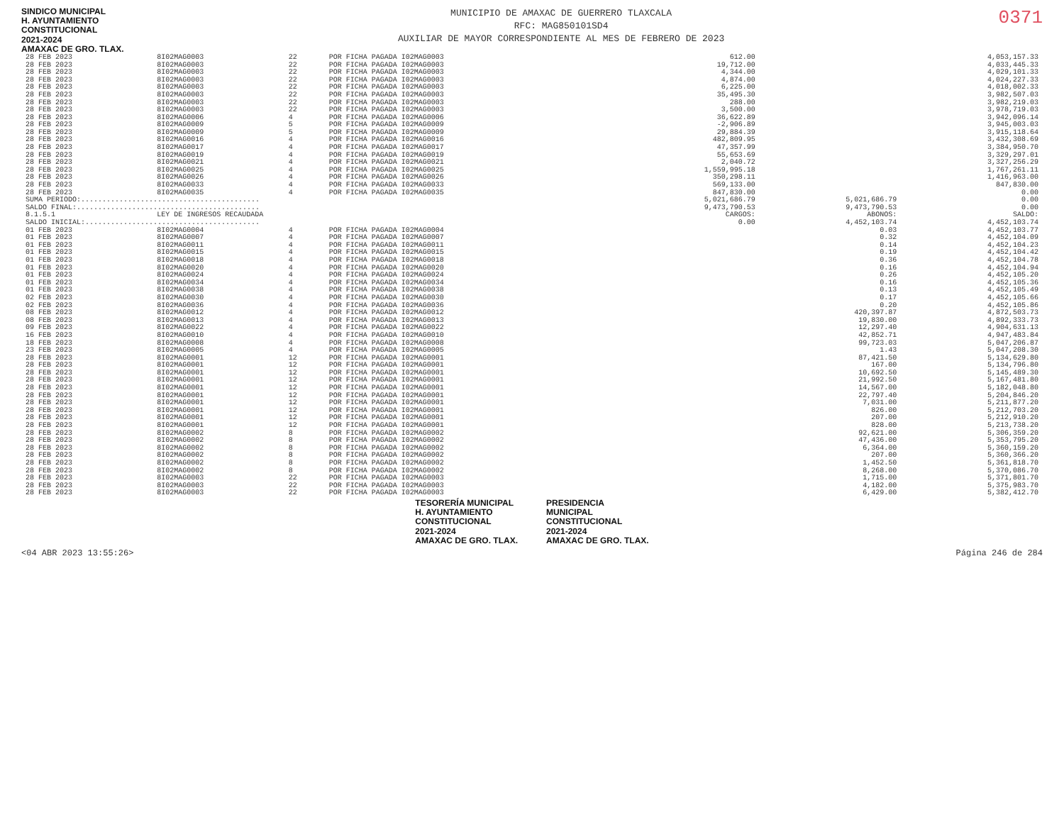SINDICO MUNICIPAL
H. AYUNTAMIENTO
CONSTITUCIONAL
2021-2024
AMAXAC DE GRO. TLAX.
MUNICIPIO DE AMAXAC DE GUERRERO TLAXCALA
RFC: MAG850101SD4
AUXILIAR DE MAYOR CORRESPONDIENTE AL MES DE FEBRERO DE 2023
0371
| 28 FEB 2023 | 8I02MAG0003 | 22 | POR FICHA PAGADA I02MAG0003 | 612.00 | | 4,053,157.33 |
| 28 FEB 2023 | 8I02MAG0003 | 22 | POR FICHA PAGADA I02MAG0003 | 19,712.00 | | 4,033,445.33 |
| 28 FEB 2023 | 8I02MAG0003 | 22 | POR FICHA PAGADA I02MAG0003 | 4,344.00 | | 4,029,101.33 |
| 28 FEB 2023 | 8I02MAG0003 | 22 | POR FICHA PAGADA I02MAG0003 | 4,874.00 | | 4,024,227.33 |
| 28 FEB 2023 | 8I02MAG0003 | 22 | POR FICHA PAGADA I02MAG0003 | 6,225.00 | | 4,018,002.33 |
| 28 FEB 2023 | 8I02MAG0003 | 22 | POR FICHA PAGADA I02MAG0003 | 35,495.30 | | 3,982,507.03 |
| 28 FEB 2023 | 8I02MAG0003 | 22 | POR FICHA PAGADA I02MAG0003 | 288.00 | | 3,982,219.03 |
| 28 FEB 2023 | 8I02MAG0003 | 22 | POR FICHA PAGADA I02MAG0003 | 3,500.00 | | 3,978,719.03 |
| 28 FEB 2023 | 8I02MAG0006 | 4 | POR FICHA PAGADA I02MAG0006 | 36,622.89 | | 3,942,096.14 |
| 28 FEB 2023 | 8I02MAG0009 | 5 | POR FICHA PAGADA I02MAG0009 | -2,906.89 | | 3,945,003.03 |
| 28 FEB 2023 | 8I02MAG0009 | 5 | POR FICHA PAGADA I02MAG0009 | 29,884.39 | | 3,915,118.64 |
| 28 FEB 2023 | 8I02MAG0016 | 4 | POR FICHA PAGADA I02MAG0016 | 482,809.95 | | 3,432,308.69 |
| 28 FEB 2023 | 8I02MAG0017 | 4 | POR FICHA PAGADA I02MAG0017 | 47,357.99 | | 3,384,950.70 |
| 28 FEB 2023 | 8I02MAG0019 | 4 | POR FICHA PAGADA I02MAG0019 | 55,653.69 | | 3,329,297.01 |
| 28 FEB 2023 | 8I02MAG0021 | 4 | POR FICHA PAGADA I02MAG0021 | 2,040.72 | | 3,327,256.29 |
| 28 FEB 2023 | 8I02MAG0025 | 4 | POR FICHA PAGADA I02MAG0025 | 1,559,995.18 | | 1,767,261.11 |
| 28 FEB 2023 | 8I02MAG0026 | 4 | POR FICHA PAGADA I02MAG0026 | 350,298.11 | | 1,416,963.00 |
| 28 FEB 2023 | 8I02MAG0033 | 4 | POR FICHA PAGADA I02MAG0033 | 569,133.00 | | 847,830.00 |
| 28 FEB 2023 | 8I02MAG0035 | 4 | POR FICHA PAGADA I02MAG0035 | 847,830.00 | | 0.00 |
| SUMA PERIODO:.......................................... | | | | 5,021,686.79 | 5,021,686.79 | 0.00 |
| SALDO FINAL:........................................... | | | | 9,473,790.53 | 9,473,790.53 | 0.00 |
| 8.1.5.1 | LEY DE INGRESOS RECAUDADA | | | CARGOS: | ABONOS: | SALDO: |
| SALDO INICIAL:......................................... | | | | 0.00 | 4,452,103.74 | 4,452,103.74 |
| 01 FEB 2023 | 8I02MAG0004 | 4 | POR FICHA PAGADA I02MAG0004 | | 0.03 | 4,452,103.77 |
| 01 FEB 2023 | 8I02MAG0007 | 4 | POR FICHA PAGADA I02MAG0007 | | 0.32 | 4,452,104.09 |
| 01 FEB 2023 | 8I02MAG0011 | 4 | POR FICHA PAGADA I02MAG0011 | | 0.14 | 4,452,104.23 |
| 01 FEB 2023 | 8I02MAG0015 | 4 | POR FICHA PAGADA I02MAG0015 | | 0.19 | 4,452,104.42 |
| 01 FEB 2023 | 8I02MAG0018 | 4 | POR FICHA PAGADA I02MAG0018 | | 0.36 | 4,452,104.78 |
| 01 FEB 2023 | 8I02MAG0020 | 4 | POR FICHA PAGADA I02MAG0020 | | 0.16 | 4,452,104.94 |
| 01 FEB 2023 | 8I02MAG0024 | 4 | POR FICHA PAGADA I02MAG0024 | | 0.26 | 4,452,105.20 |
| 01 FEB 2023 | 8I02MAG0034 | 4 | POR FICHA PAGADA I02MAG0034 | | 0.16 | 4,452,105.36 |
| 01 FEB 2023 | 8I02MAG0038 | 4 | POR FICHA PAGADA I02MAG0038 | | 0.13 | 4,452,105.49 |
| 02 FEB 2023 | 8I02MAG0030 | 4 | POR FICHA PAGADA I02MAG0030 | | 0.17 | 4,452,105.66 |
| 02 FEB 2023 | 8I02MAG0036 | 4 | POR FICHA PAGADA I02MAG0036 | | 0.20 | 4,452,105.86 |
| 08 FEB 2023 | 8I02MAG0012 | 4 | POR FICHA PAGADA I02MAG0012 | | 420,397.87 | 4,872,503.73 |
| 08 FEB 2023 | 8I02MAG0013 | 4 | POR FICHA PAGADA I02MAG0013 | | 19,830.00 | 4,892,333.73 |
| 09 FEB 2023 | 8I02MAG0022 | 4 | POR FICHA PAGADA I02MAG0022 | | 12,297.40 | 4,904,631.13 |
| 16 FEB 2023 | 8I02MAG0010 | 4 | POR FICHA PAGADA I02MAG0010 | | 42,852.71 | 4,947,483.84 |
| 18 FEB 2023 | 8I02MAG0008 | 4 | POR FICHA PAGADA I02MAG0008 | | 99,723.03 | 5,047,206.87 |
| 23 FEB 2023 | 8I02MAG0005 | 4 | POR FICHA PAGADA I02MAG0005 | | 1.43 | 5,047,208.30 |
| 28 FEB 2023 | 8I02MAG0001 | 12 | POR FICHA PAGADA I02MAG0001 | | 87,421.50 | 5,134,629.80 |
| 28 FEB 2023 | 8I02MAG0001 | 12 | POR FICHA PAGADA I02MAG0001 | | 167.00 | 5,134,796.80 |
| 28 FEB 2023 | 8I02MAG0001 | 12 | POR FICHA PAGADA I02MAG0001 | | 10,692.50 | 5,145,489.30 |
| 28 FEB 2023 | 8I02MAG0001 | 12 | POR FICHA PAGADA I02MAG0001 | | 21,992.50 | 5,167,481.80 |
| 28 FEB 2023 | 8I02MAG0001 | 12 | POR FICHA PAGADA I02MAG0001 | | 14,567.00 | 5,182,048.80 |
| 28 FEB 2023 | 8I02MAG0001 | 12 | POR FICHA PAGADA I02MAG0001 | | 22,797.40 | 5,204,846.20 |
| 28 FEB 2023 | 8I02MAG0001 | 12 | POR FICHA PAGADA I02MAG0001 | | 7,031.00 | 5,211,877.20 |
| 28 FEB 2023 | 8I02MAG0001 | 12 | POR FICHA PAGADA I02MAG0001 | | 826.00 | 5,212,703.20 |
| 28 FEB 2023 | 8I02MAG0001 | 12 | POR FICHA PAGADA I02MAG0001 | | 207.00 | 5,212,910.20 |
| 28 FEB 2023 | 8I02MAG0001 | 12 | POR FICHA PAGADA I02MAG0001 | | 828.00 | 5,213,738.20 |
| 28 FEB 2023 | 8I02MAG0002 | 8 | POR FICHA PAGADA I02MAG0002 | | 92,621.00 | 5,306,359.20 |
| 28 FEB 2023 | 8I02MAG0002 | 8 | POR FICHA PAGADA I02MAG0002 | | 47,436.00 | 5,353,795.20 |
| 28 FEB 2023 | 8I02MAG0002 | 8 | POR FICHA PAGADA I02MAG0002 | | 6,364.00 | 5,360,159.20 |
| 28 FEB 2023 | 8I02MAG0002 | 8 | POR FICHA PAGADA I02MAG0002 | | 207.00 | 5,360,366.20 |
| 28 FEB 2023 | 8I02MAG0002 | 8 | POR FICHA PAGADA I02MAG0002 | | 1,452.50 | 5,361,818.70 |
| 28 FEB 2023 | 8I02MAG0002 | 8 | POR FICHA PAGADA I02MAG0002 | | 8,268.00 | 5,370,086.70 |
| 28 FEB 2023 | 8I02MAG0003 | 22 | POR FICHA PAGADA I02MAG0003 | | 1,715.00 | 5,371,801.70 |
| 28 FEB 2023 | 8I02MAG0003 | 22 | POR FICHA PAGADA I02MAG0003 | | 4,182.00 | 5,375,983.70 |
| 28 FEB 2023 | 8I02MAG0003 | 22 | POR FICHA PAGADA I02MAG0003 | | 6,429.00 | 5,382,412.70 |
TESORERÍA MUNICIPAL
H. AYUNTAMIENTO
CONSTITUCIONAL
2021-2024
AMAXAC DE GRO. TLAX.
PRESIDENCIA
MUNICIPAL
CONSTITUCIONAL
2021-2024
AMAXAC DE GRO. TLAX.
<04 ABR 2023 13:55:26> Página 246 de 284